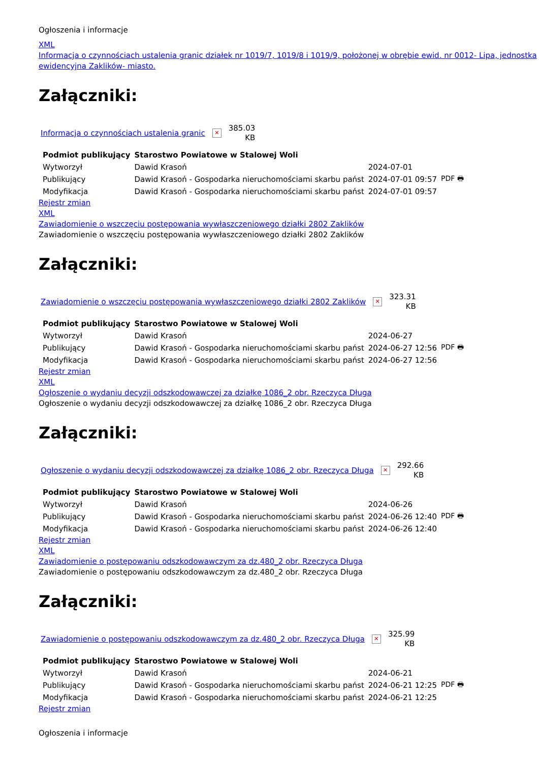Ogłoszenia i informacje
XML
Informacja o czynnościach ustalenia granic działek nr 1019/7, 1019/8 i 1019/9, położonej w obrębie ewid. nr 0012- Lipa, jednostka ewidencyjna Zaklików- miasto.
Załączniki:
Informacja o czynnościach ustalenia granic ✕ 385.03
KB
| Podmiot publikujący | Starostwo Powiatowe w Stalowej Woli | | |
| Wytworzył | Dawid Krasoń | 2024-07-01 | PDF 🖶 |
| Publikujący | Dawid Krasoń - Gospodarka nieruchomościami skarbu państ | 2024-07-01 09:57 | |
| Modyfikacja | Dawid Krasoń - Gospodarka nieruchomościami skarbu państ | 2024-07-01 09:57 | |
Rejestr zmian
XML
Zawiadomienie o wszczęciu postępowania wywłaszczeniowego działki 2802 Zaklików
Zawiadomienie o wszczęciu postępowania wywłaszczeniowego działki 2802 Zaklików
Załączniki:
Zawiadomienie o wszczęciu postępowania wywłaszczeniowego działki 2802 Zaklików ✕ 323.31
KB
| Podmiot publikujący | Starostwo Powiatowe w Stalowej Woli | | |
| Wytworzył | Dawid Krasoń | 2024-06-27 | PDF 🖶 |
| Publikujący | Dawid Krasoń - Gospodarka nieruchomościami skarbu państ | 2024-06-27 12:56 | |
| Modyfikacja | Dawid Krasoń - Gospodarka nieruchomościami skarbu państ | 2024-06-27 12:56 | |
Rejestr zmian
XML
Ogłoszenie o wydaniu decyzji odszkodowawczej za działkę 1086_2 obr. Rzeczyca Długa
Ogłoszenie o wydaniu decyzji odszkodowawczej za działkę 1086_2 obr. Rzeczyca Długa
Załączniki:
Ogłoszenie o wydaniu decyzji odszkodowawczej za działkę 1086_2 obr. Rzeczyca Długa ✕ 292.66
KB
| Podmiot publikujący | Starostwo Powiatowe w Stalowej Woli | | |
| Wytworzył | Dawid Krasoń | 2024-06-26 | PDF 🖶 |
| Publikujący | Dawid Krasoń - Gospodarka nieruchomościami skarbu państ | 2024-06-26 12:40 | |
| Modyfikacja | Dawid Krasoń - Gospodarka nieruchomościami skarbu państ | 2024-06-26 12:40 | |
Rejestr zmian
XML
Zawiadomienie o postępowaniu odszkodowawczym za dz.480_2 obr. Rzeczyca Długa
Zawiadomienie o postępowaniu odszkodowawczym za dz.480_2 obr. Rzeczyca Długa
Załączniki:
Zawiadomienie o postępowaniu odszkodowawczym za dz.480_2 obr. Rzeczyca Długa ✕ 325.99
KB
| Podmiot publikujący | Starostwo Powiatowe w Stalowej Woli | | |
| Wytworzył | Dawid Krasoń | 2024-06-21 | PDF 🖶 |
| Publikujący | Dawid Krasoń - Gospodarka nieruchomościami skarbu państ | 2024-06-21 12:25 | |
| Modyfikacja | Dawid Krasoń - Gospodarka nieruchomościami skarbu państ | 2024-06-21 12:25 | |
Rejestr zmian
Ogłoszenia i informacje